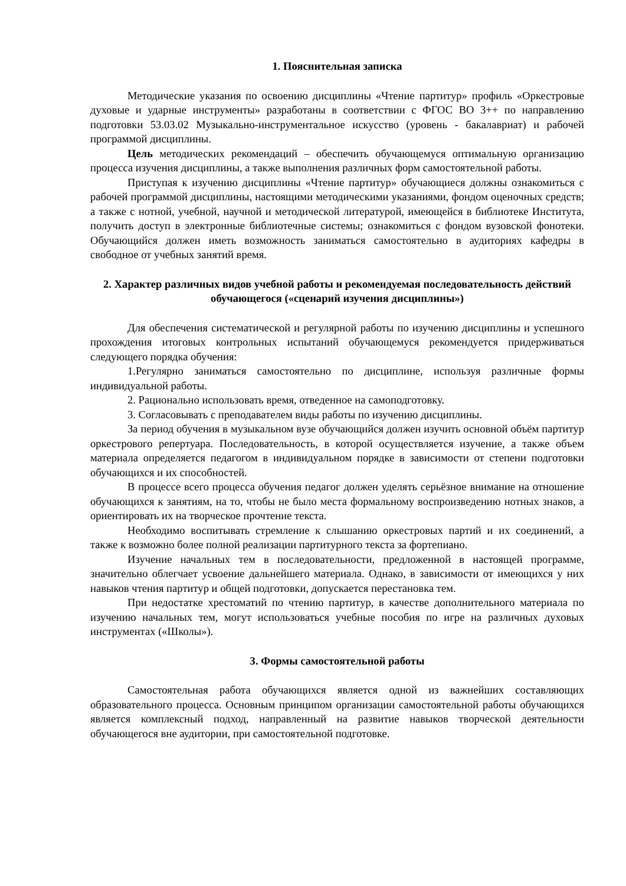1. Пояснительная записка
Методические указания по освоению дисциплины «Чтение партитур» профиль «Оркестровые духовые и ударные инструменты» разработаны в соответствии с ФГОС ВО 3++ по направлению подготовки 53.03.02 Музыкально-инструментальное искусство (уровень - бакалавриат) и рабочей программой дисциплины.
Цель методических рекомендаций – обеспечить обучающемуся оптимальную организацию процесса изучения дисциплины, а также выполнения различных форм самостоятельной работы.
Приступая к изучению дисциплины «Чтение партитур» обучающиеся должны ознакомиться с рабочей программой дисциплины, настоящими методическими указаниями, фондом оценочных средств; а также с нотной, учебной, научной и методической литературой, имеющейся в библиотеке Института, получить доступ в электронные библиотечные системы; ознакомиться с фондом вузовской фонотеки. Обучающийся должен иметь возможность заниматься самостоятельно в аудиториях кафедры в свободное от учебных занятий время.
2. Характер различных видов учебной работы и рекомендуемая последовательность действий обучающегося («сценарий изучения дисциплины»)
Для обеспечения систематической и регулярной работы по изучению дисциплины и успешного прохождения итоговых контрольных испытаний обучающемуся рекомендуется придерживаться следующего порядка обучения:
1.Регулярно заниматься самостоятельно по дисциплине, используя различные формы индивидуальной работы.
2. Рационально использовать время, отведенное на самоподготовку.
3. Согласовывать с преподавателем виды работы по изучению дисциплины.
За период обучения в музыкальном вузе обучающийся должен изучить основной объём партитур оркестрового репертуара. Последовательность, в которой осуществляется изучение, а также объем материала определяется педагогом в индивидуальном порядке в зависимости от степени подготовки обучающихся и их способностей.
В процессе всего процесса обучения педагог должен уделять серьёзное внимание на отношение обучающихся к занятиям, на то, чтобы не было места формальному воспроизведению нотных знаков, а ориентировать их на творческое прочтение текста.
Необходимо воспитывать стремление к слышанию оркестровых партий и их соединений, а также к возможно более полной реализации партитурного текста за фортепиано.
Изучение начальных тем в последовательности, предложенной в настоящей программе, значительно облегчает усвоение дальнейшего материала. Однако, в зависимости от имеющихся у них навыков чтения партитур и общей подготовки, допускается перестановка тем.
При недостатке хрестоматий по чтению партитур, в качестве дополнительного материала по изучению начальных тем, могут использоваться учебные пособия по игре на различных духовых инструментах («Школы»).
3. Формы самостоятельной работы
Самостоятельная работа обучающихся является одной из важнейших составляющих образовательного процесса. Основным принципом организации самостоятельной работы обучающихся является комплексный подход, направленный на развитие навыков творческой деятельности обучающегося вне аудитории, при самостоятельной подготовке.